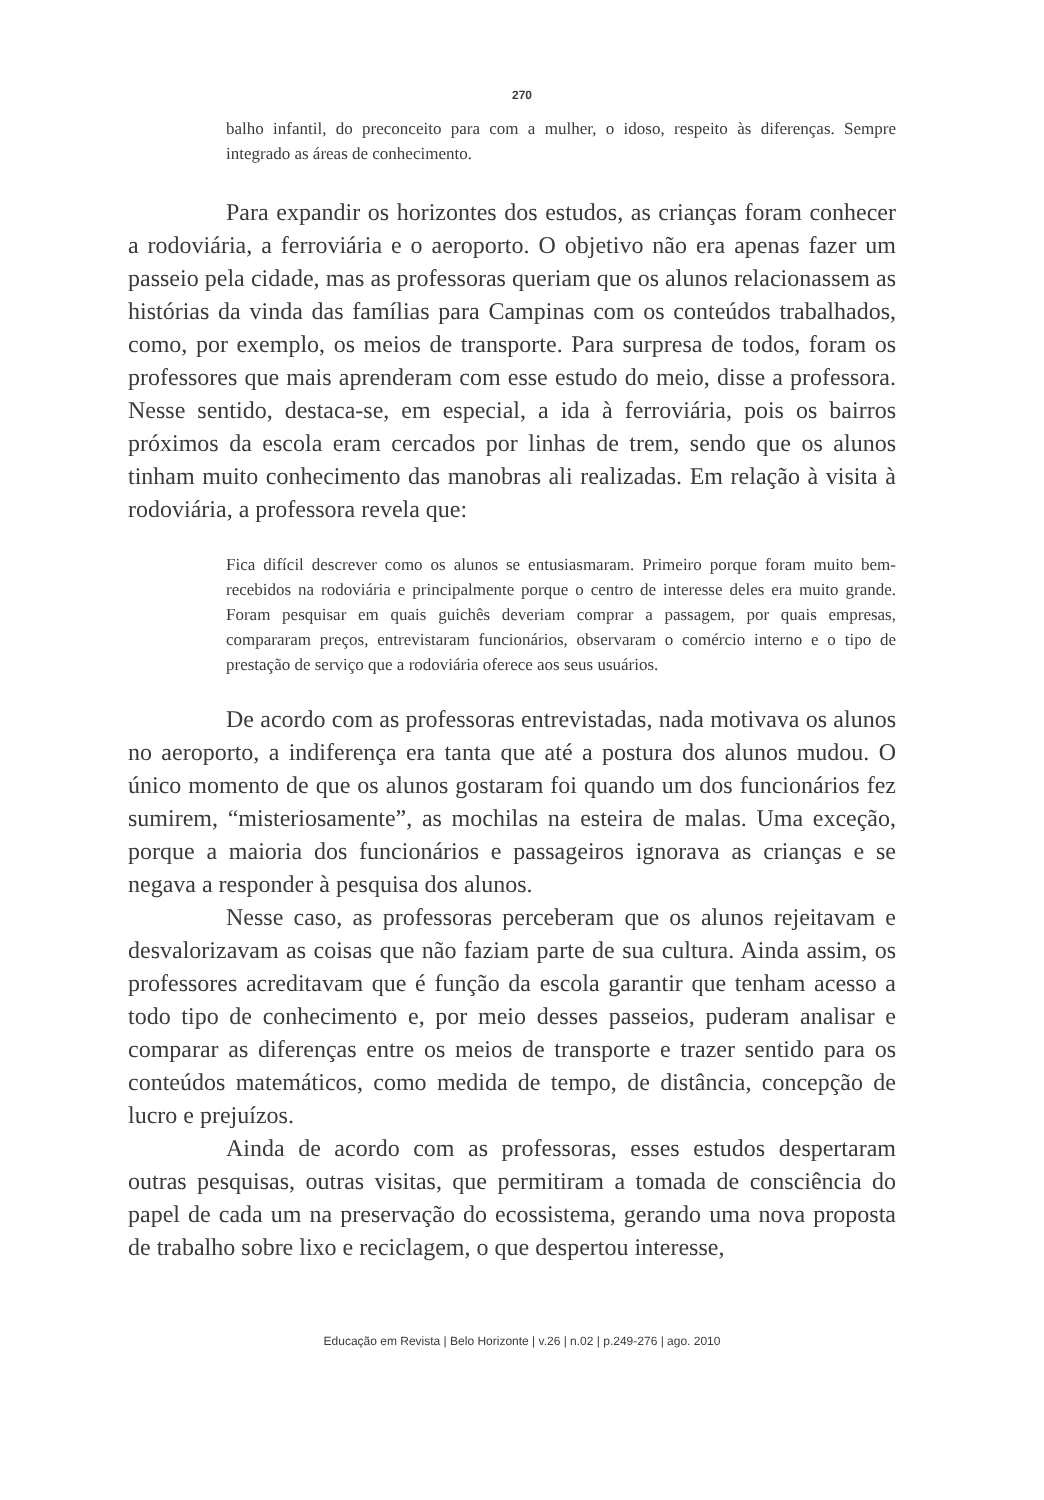270
balho infantil, do preconceito para com a mulher, o idoso, respeito às diferenças. Sempre integrado as áreas de conhecimento.
Para expandir os horizontes dos estudos, as crianças foram conhecer a rodoviária, a ferroviária e o aeroporto. O objetivo não era apenas fazer um passeio pela cidade, mas as professoras queriam que os alunos relacionassem as histórias da vinda das famílias para Campinas com os conteúdos trabalhados, como, por exemplo, os meios de transporte. Para surpresa de todos, foram os professores que mais aprenderam com esse estudo do meio, disse a professora. Nesse sentido, destaca-se, em especial, a ida à ferroviária, pois os bairros próximos da escola eram cercados por linhas de trem, sendo que os alunos tinham muito conhecimento das manobras ali realizadas. Em relação à visita à rodoviária, a professora revela que:
Fica difícil descrever como os alunos se entusiasmaram. Primeiro porque foram muito bem-recebidos na rodoviária e principalmente porque o centro de interesse deles era muito grande. Foram pesquisar em quais guichês deveriam comprar a passagem, por quais empresas, compararam preços, entrevistaram funcionários, observaram o comércio interno e o tipo de prestação de serviço que a rodoviária oferece aos seus usuários.
De acordo com as professoras entrevistadas, nada motivava os alunos no aeroporto, a indiferença era tanta que até a postura dos alunos mudou. O único momento de que os alunos gostaram foi quando um dos funcionários fez sumirem, “misteriosamente”, as mochilas na esteira de malas. Uma exceção, porque a maioria dos funcionários e passageiros ignorava as crianças e se negava a responder à pesquisa dos alunos.
Nesse caso, as professoras perceberam que os alunos rejeitavam e desvalorizavam as coisas que não faziam parte de sua cultura. Ainda assim, os professores acreditavam que é função da escola garantir que tenham acesso a todo tipo de conhecimento e, por meio desses passeios, puderam analisar e comparar as diferenças entre os meios de transporte e trazer sentido para os conteúdos matemáticos, como medida de tempo, de distância, concepção de lucro e prejuízos.
Ainda de acordo com as professoras, esses estudos despertaram outras pesquisas, outras visitas, que permitiram a tomada de consciência do papel de cada um na preservação do ecossistema, gerando uma nova proposta de trabalho sobre lixo e reciclagem, o que despertou interesse,
Educação em Revista | Belo Horizonte | v.26 | n.02 | p.249-276 | ago. 2010